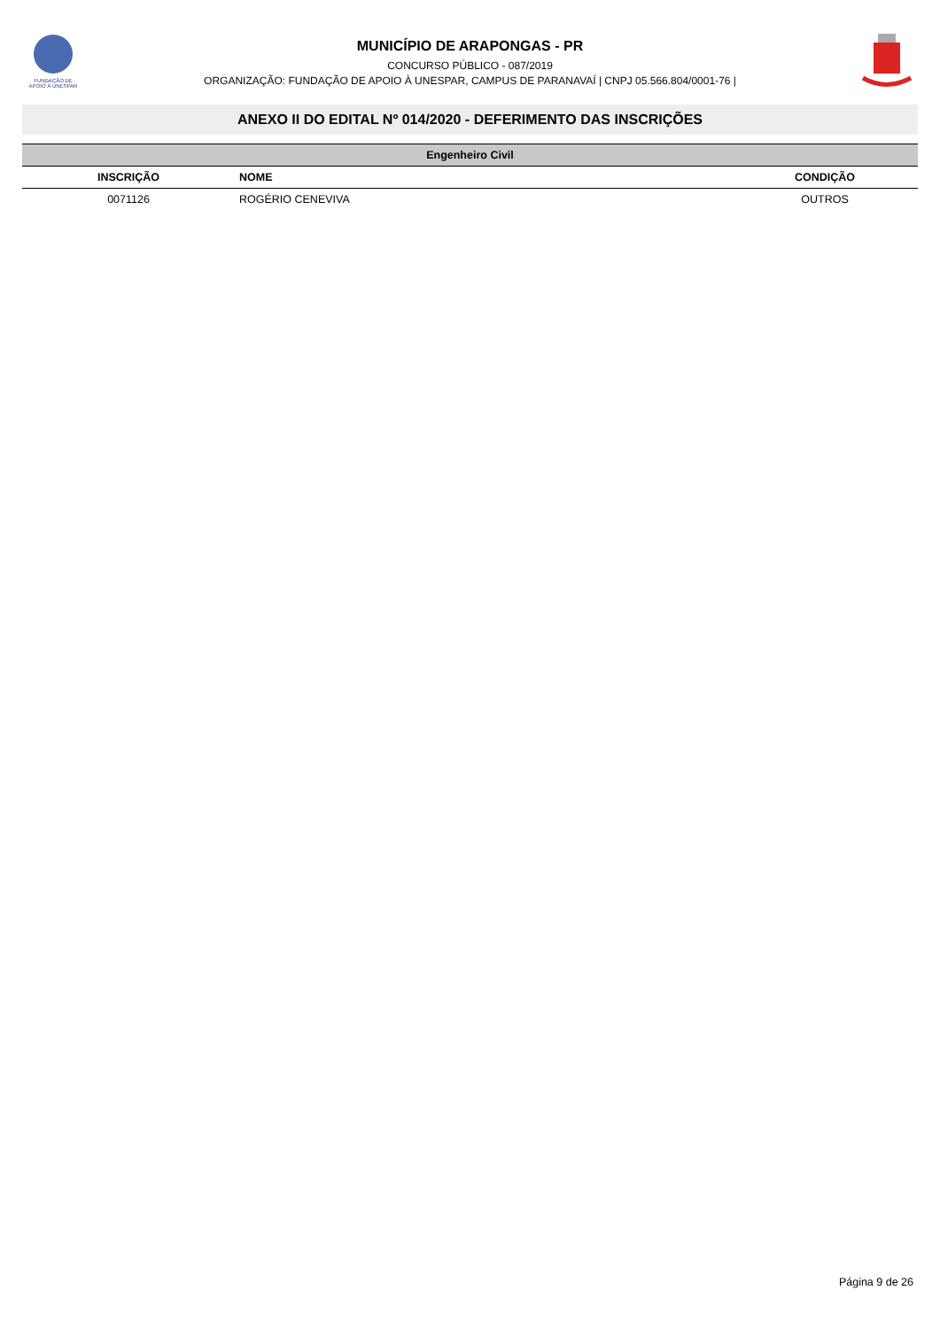FUNDAÇÃO DE
APOIO À UNESPAR
MUNICÍPIO DE ARAPONGAS - PR
CONCURSO PÚBLICO - 087/2019
ORGANIZAÇÃO: FUNDAÇÃO DE APOIO À UNESPAR, CAMPUS DE PARANAVAÍ | CNPJ 05.566.804/0001-76 |
ANEXO II DO EDITAL Nº 014/2020 - DEFERIMENTO DAS INSCRIÇÕES
| Engenheiro Civil | | |
| --- | --- | --- |
| INSCRIÇÃO | NOME | CONDIÇÃO |
| 0071126 | ROGÉRIO CENEVIVA | OUTROS |
Página 9 de 26